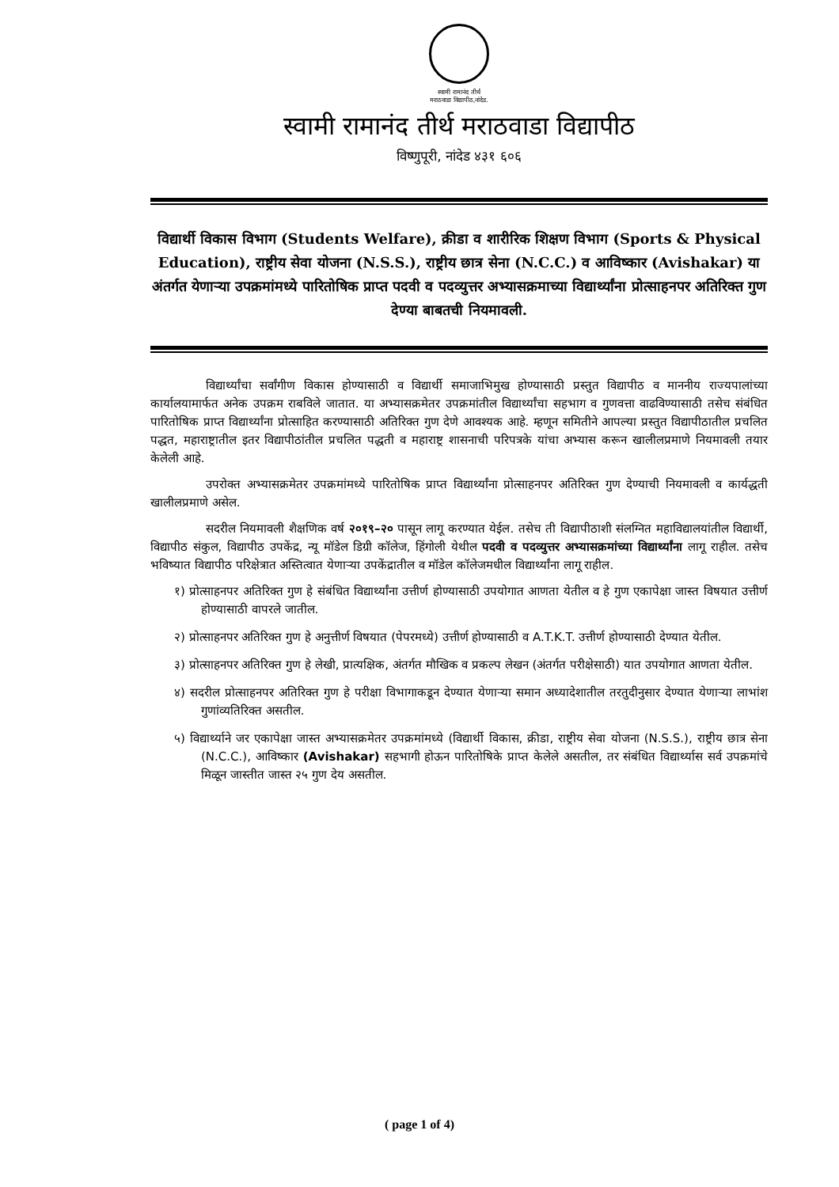स्वामी रामानंद तीर्थ
मराठवाडा विद्यापीठ,नांदेड.
स्वामी रामानंद तीर्थ मराठवाडा विद्यापीठ
विष्णुपूरी, नांदेड ४३१ ६०६
विद्यार्थी विकास विभाग (Students Welfare), क्रीडा व शारीरिक शिक्षण विभाग (Sports & Physical Education), राष्ट्रीय सेवा योजना (N.S.S.), राष्ट्रीय छात्र सेना (N.C.C.) व आविष्कार (Avishakar) या अंतर्गत येणाऱ्या उपक्रमांमध्ये पारितोषिक प्राप्त पदवी व पदव्युत्तर अभ्यासक्रमाच्या विद्यार्थ्यांना प्रोत्साहनपर अतिरिक्त गुण देण्या बाबतची नियमावली.
विद्यार्थ्यांचा सर्वांगीण विकास होण्यासाठी व विद्यार्थी समाजाभिमुख होण्यासाठी प्रस्तुत विद्यापीठ व माननीय राज्यपालांच्या कार्यालयामार्फत अनेक उपक्रम राबविले जातात. या अभ्यासक्रमेतर उपक्रमांतील विद्यार्थ्यांचा सहभाग व गुणवत्ता वाढविण्यासाठी तसेच संबंधित पारितोषिक प्राप्त विद्यार्थ्यांना प्रोत्साहित करण्यासाठी अतिरिक्त गुण देणे आवश्यक आहे. म्हणून समितीने आपल्या प्रस्तुत विद्यापीठातील प्रचलित पद्धत, महाराष्ट्रातील इतर विद्यापीठांतील प्रचलित पद्धती व महाराष्ट्र शासनाची परिपत्रके यांचा अभ्यास करून खालीलप्रमाणे नियमावली तयार केलेली आहे.
उपरोक्त अभ्यासक्रमेतर उपक्रमांमध्ये पारितोषिक प्राप्त विद्यार्थ्यांना प्रोत्साहनपर अतिरिक्त गुण देण्याची नियमावली व कार्यद्धती खालीलप्रमाणे असेल.
सदरील नियमावली शैक्षणिक वर्ष २०१९–२० पासून लागू करण्यात येईल. तसेच ती विद्यापीठाशी संलग्नित महाविद्यालयांतील विद्यार्थी, विद्यापीठ संकुल, विद्यापीठ उपकेंद्र, न्यू मॉडेल डिग्री कॉलेज, हिंगोली येथील पदवी व पदव्युत्तर अभ्यासक्रमांच्या विद्यार्थ्यांना लागू राहील. तसेच भविष्यात विद्यापीठ परिक्षेत्रात अस्तित्वात येणाऱ्या उपकेंद्रातील व मॉडेल कॉलेजमधील विद्यार्थ्यांना लागू राहील.
१) प्रोत्साहनपर अतिरिक्त गुण हे संबंधित विद्यार्थ्यांना उत्तीर्ण होण्यासाठी उपयोगात आणता येतील व हे गुण एकापेक्षा जास्त विषयात उत्तीर्ण होण्यासाठी वापरले जातील.
२) प्रोत्साहनपर अतिरिक्त गुण हे अनुत्तीर्ण विषयात (पेपरमध्ये) उत्तीर्ण होण्यासाठी व A.T.K.T. उत्तीर्ण होण्यासाठी देण्यात येतील.
३) प्रोत्साहनपर अतिरिक्त गुण हे लेखी, प्रात्यक्षिक, अंतर्गत मौखिक व प्रकल्प लेखन (अंतर्गत परीक्षेसाठी) यात उपयोगात आणता येतील.
४) सदरील प्रोत्साहनपर अतिरिक्त गुण हे परीक्षा विभागाकडून देण्यात येणाऱ्या समान अध्यादेशातील तरतुदीनुसार देण्यात येणाऱ्या लाभांश गुणांव्यतिरिक्त असतील.
५) विद्यार्थ्याने जर एकापेक्षा जास्त अभ्यासक्रमेतर उपक्रमांमध्ये (विद्यार्थी विकास, क्रीडा, राष्ट्रीय सेवा योजना (N.S.S.), राष्ट्रीय छात्र सेना (N.C.C.), आविष्कार (Avishakar) सहभागी होऊन पारितोषिके प्राप्त केलेले असतील, तर संबंधित विद्यार्थ्यास सर्व उपक्रमांचे मिळून जास्तीत जास्त २५ गुण देय असतील.
( page 1 of 4)